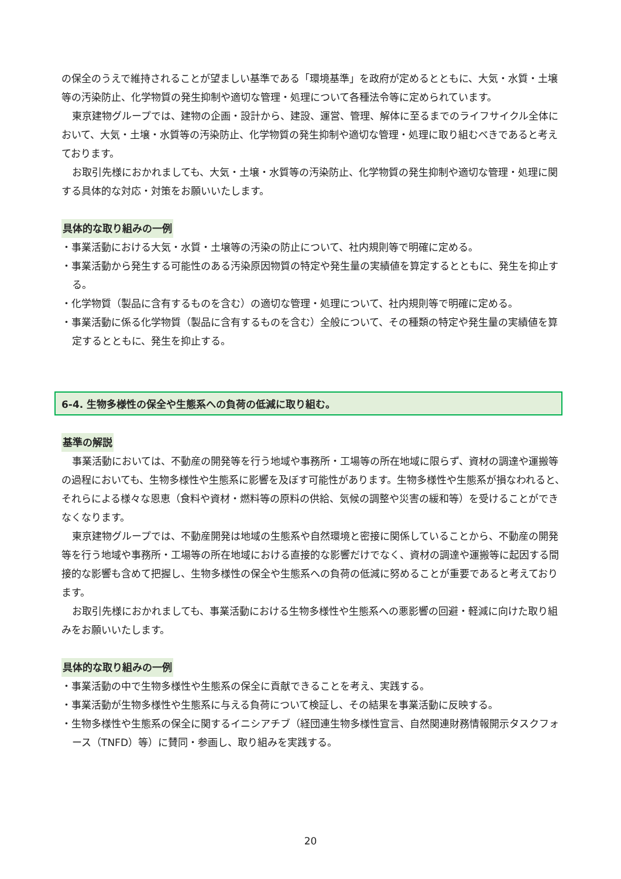の保全のうえで維持されることが望ましい基準である「環境基準」を政府が定めるとともに、大気・水質・土壌等の汚染防止、化学物質の発生抑制や適切な管理・処理について各種法令等に定められています。
東京建物グループでは、建物の企画・設計から、建設、運営、管理、解体に至るまでのライフサイクル全体において、大気・土壌・水質等の汚染防止、化学物質の発生抑制や適切な管理・処理に取り組むべきであると考えております。
お取引先様におかれましても、大気・土壌・水質等の汚染防止、化学物質の発生抑制や適切な管理・処理に関する具体的な対応・対策をお願いいたします。
具体的な取り組みの一例
・事業活動における大気・水質・土壌等の汚染の防止について、社内規則等で明確に定める。
・事業活動から発生する可能性のある汚染原因物質の特定や発生量の実績値を算定するとともに、発生を抑止する。
・化学物質（製品に含有するものを含む）の適切な管理・処理について、社内規則等で明確に定める。
・事業活動に係る化学物質（製品に含有するものを含む）全般について、その種類の特定や発生量の実績値を算定するとともに、発生を抑止する。
6-4. 生物多様性の保全や生態系への負荷の低減に取り組む。
基準の解説
事業活動においては、不動産の開発等を行う地域や事務所・工場等の所在地域に限らず、資材の調達や運搬等の過程においても、生物多様性や生態系に影響を及ぼす可能性があります。生物多様性や生態系が損なわれると、それらによる様々な恩恵（食料や資材・燃料等の原料の供給、気候の調整や災害の緩和等）を受けることができなくなります。
東京建物グループでは、不動産開発は地域の生態系や自然環境と密接に関係していることから、不動産の開発等を行う地域や事務所・工場等の所在地域における直接的な影響だけでなく、資材の調達や運搬等に起因する間接的な影響も含めて把握し、生物多様性の保全や生態系への負荷の低減に努めることが重要であると考えております。
お取引先様におかれましても、事業活動における生物多様性や生態系への悪影響の回避・軽減に向けた取り組みをお願いいたします。
具体的な取り組みの一例
・事業活動の中で生物多様性や生態系の保全に貢献できることを考え、実践する。
・事業活動が生物多様性や生態系に与える負荷について検証し、その結果を事業活動に反映する。
・生物多様性や生態系の保全に関するイニシアチブ（経団連生物多様性宣言、自然関連財務情報開示タスクフォース（TNFD）等）に賛同・参画し、取り組みを実践する。
20